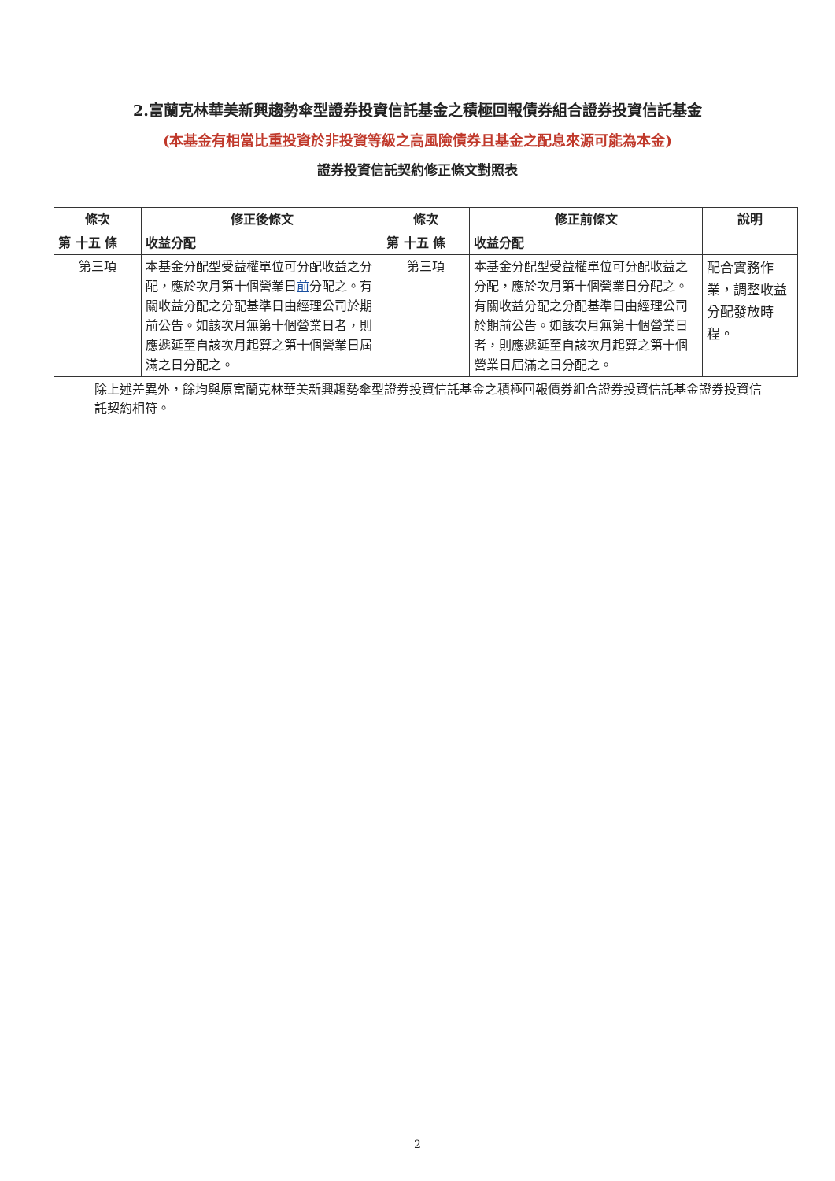2.富蘭克林華美新興趨勢傘型證券投資信託基金之積極回報債券組合證券投資信託基金
(本基金有相當比重投資於非投資等級之高風險債券且基金之配息來源可能為本金)
證券投資信託契約修正條文對照表
| 條次 | 修正後條文 | 條次 | 修正前條文 | 說明 |
| --- | --- | --- | --- | --- |
| 第 十五 條 | 收益分配 | 第 十五 條 | 收益分配 | |
| 第三項 | 本基金分配型受益權單位可分配收益之分配，應於次月第十個營業日 前 分配之。有關收益分配之分配基準日由經理公司於期前公告。如該次月無第十個營業日者，則應遞延至自該次月起算之第十個營業日屆滿之日分配之。 | 第三項 | 本基金分配型受益權單位可分配收益之分配，應於次月第十個營業日分配之。有關收益分配之分配基準日由經理公司於期前公告。如該次月無第十個營業日者，則應遞延至自該次月起算之第十個營業日屆滿之日分配之。 | 配合實務作業，調整收益分配發放時程。 |
除上述差異外，餘均與原富蘭克林華美新興趨勢傘型證券投資信託基金之積極回報債券組合證券投資信託基金證券投資信託契約相符。
2